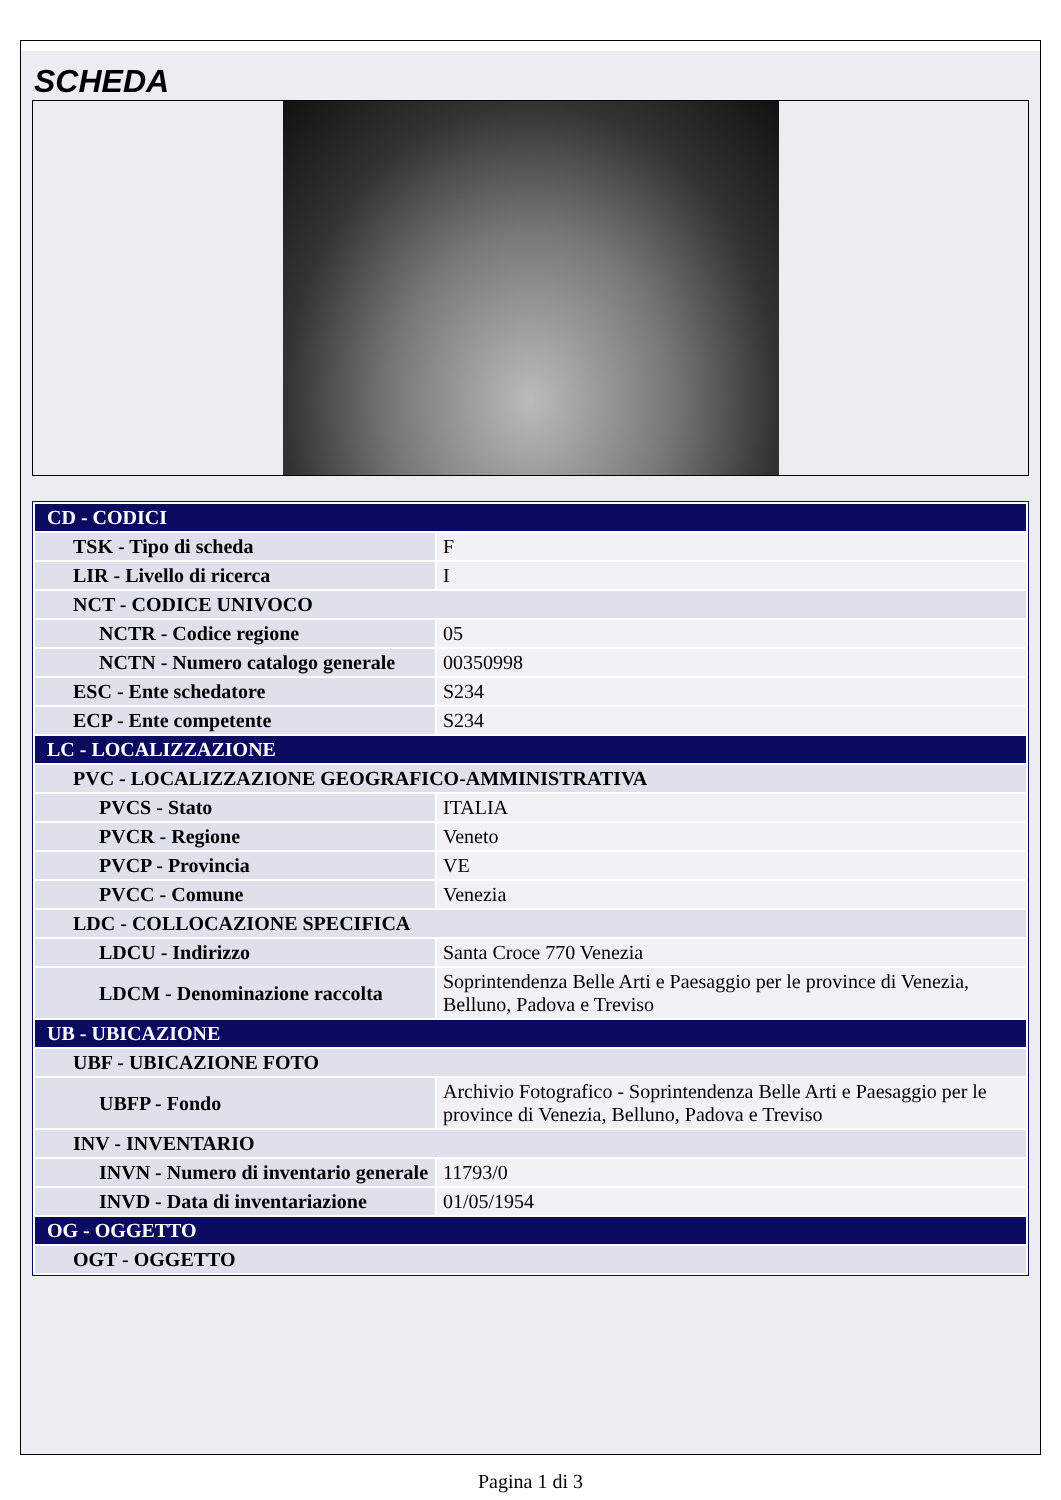SCHEDA
| CD - CODICI | |
| TSK - Tipo di scheda | F |
| LIR - Livello di ricerca | I |
| NCT - CODICE UNIVOCO | |
| NCTR - Codice regione | 05 |
| NCTN - Numero catalogo generale | 00350998 |
| ESC - Ente schedatore | S234 |
| ECP - Ente competente | S234 |
| LC - LOCALIZZAZIONE | |
| PVC - LOCALIZZAZIONE GEOGRAFICO-AMMINISTRATIVA | |
| PVCS - Stato | ITALIA |
| PVCR - Regione | Veneto |
| PVCP - Provincia | VE |
| PVCC - Comune | Venezia |
| LDC - COLLOCAZIONE SPECIFICA | |
| LDCU - Indirizzo | Santa Croce 770 Venezia |
| LDCM - Denominazione raccolta | Soprintendenza Belle Arti e Paesaggio per le province di Venezia, Belluno, Padova e Treviso |
| UB - UBICAZIONE | |
| UBF - UBICAZIONE FOTO | |
| UBFP - Fondo | Archivio Fotografico - Soprintendenza Belle Arti e Paesaggio per le province di Venezia, Belluno, Padova e Treviso |
| INV - INVENTARIO | |
| INVN - Numero di inventario generale | 11793/0 |
| INVD - Data di inventariazione | 01/05/1954 |
| OG - OGGETTO | |
| OGT - OGGETTO | |
Pagina 1 di 3